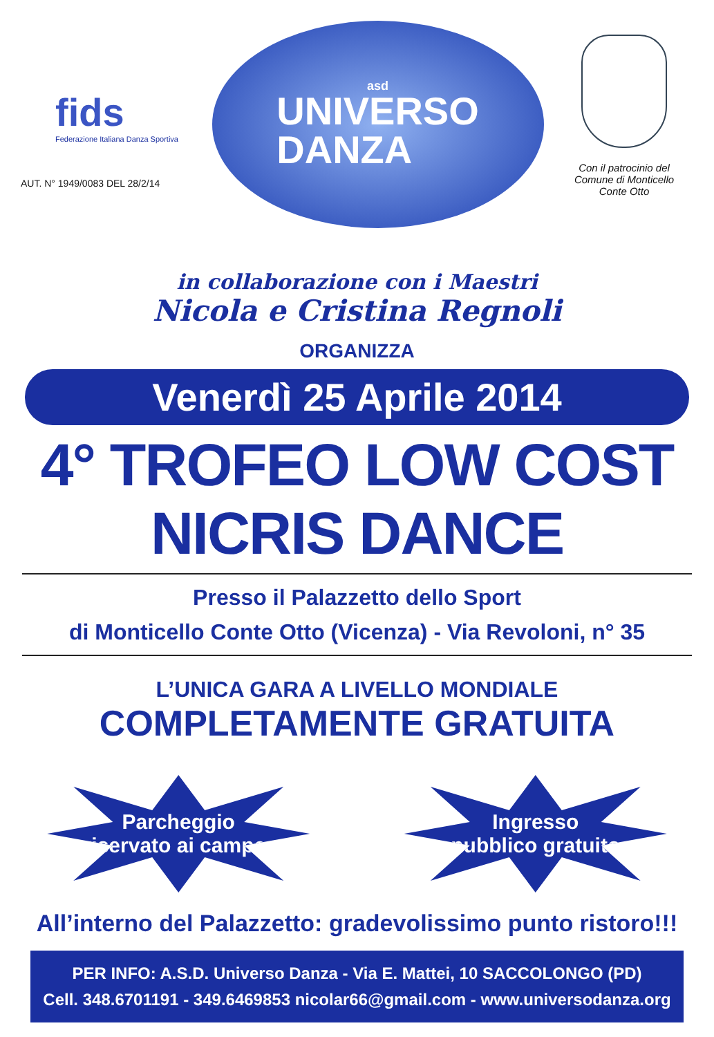fids
Federazione Italiana Danza Sportiva
AUT. N° 1949/0083 DEL 28/2/14
asd
UNIVERSO
DANZA
Con il patrocinio del
Comune di Monticello
Conte Otto
in collaborazione con i Maestri
Nicola e Cristina Regnoli
ORGANIZZA
Venerdì 25 Aprile 2014
4° TROFEO LOW COST
NICRIS DANCE
Presso il Palazzetto dello Sport
di Monticello Conte Otto (Vicenza) - Via Revoloni, n° 35
L’UNICA GARA A LIVELLO MONDIALE
COMPLETAMENTE GRATUITA
Parcheggio
riservato ai camper
Ingresso
pubblico gratuito
All’interno del Palazzetto: gradevolissimo punto ristoro!!!
PER INFO: A.S.D. Universo Danza - Via E. Mattei, 10 SACCOLONGO (PD)
Cell. 348.6701191 - 349.6469853 nicolar66@gmail.com - www.universodanza.org